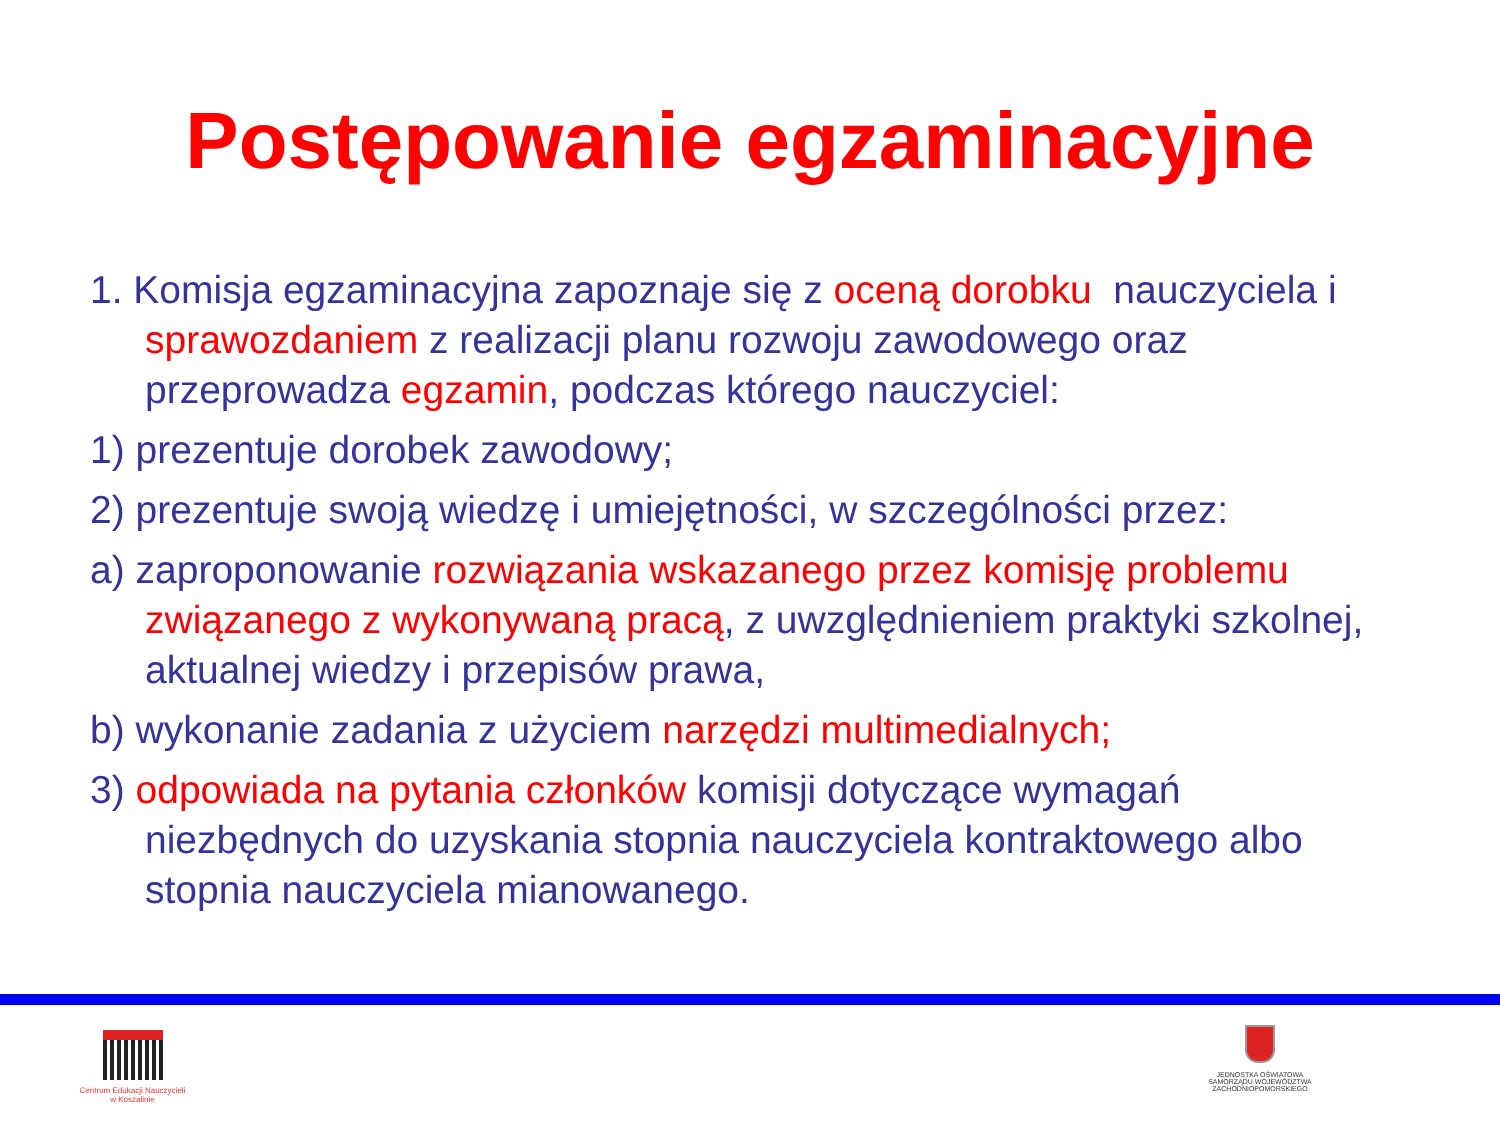Postępowanie egzaminacyjne
1. Komisja egzaminacyjna zapoznaje się z oceną dorobku nauczyciela i sprawozdaniem z realizacji planu rozwoju zawodowego oraz przeprowadza egzamin, podczas którego nauczyciel:
1) prezentuje dorobek zawodowy;
2) prezentuje swoją wiedzę i umiejętności, w szczególności przez:
a) zaproponowanie rozwiązania wskazanego przez komisję problemu związanego z wykonywaną pracą, z uwzględnieniem praktyki szkolnej, aktualnej wiedzy i przepisów prawa,
b) wykonanie zadania z użyciem narzędzi multimedialnych;
3) odpowiada na pytania członków komisji dotyczące wymagań niezbędnych do uzyskania stopnia nauczyciela kontraktowego albo stopnia nauczyciela mianowanego.
Centrum Edukacji Nauczycieli
w Koszalinie
JEDNOSTKA OŚWIATOWA
SAMORZĄDU WOJEWÓDZTWA
ZACHODNIOPOMORSKIEGO